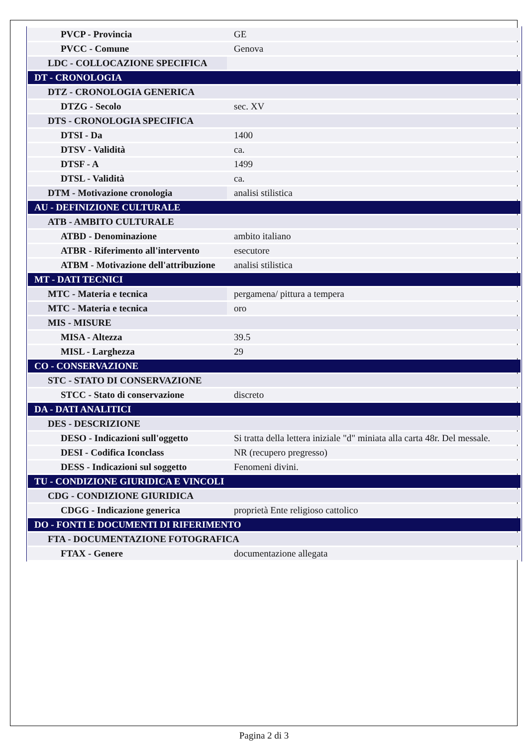| PVCP - Provincia | GE |
| PVCC - Comune | Genova |
| LDC - COLLOCAZIONE SPECIFICA | |
| DT - CRONOLOGIA | |
| DTZ - CRONOLOGIA GENERICA | |
| DTZG - Secolo | sec. XV |
| DTS - CRONOLOGIA SPECIFICA | |
| DTSI - Da | 1400 |
| DTSV - Validità | ca. |
| DTSF - A | 1499 |
| DTSL - Validità | ca. |
| DTM - Motivazione cronologia | analisi stilistica |
| AU - DEFINIZIONE CULTURALE | |
| ATB - AMBITO CULTURALE | |
| ATBD - Denominazione | ambito italiano |
| ATBR - Riferimento all'intervento | esecutore |
| ATBM - Motivazione dell'attribuzione | analisi stilistica |
| MT - DATI TECNICI | |
| MTC - Materia e tecnica | pergamena/ pittura a tempera |
| MTC - Materia e tecnica | oro |
| MIS - MISURE | |
| MISA - Altezza | 39.5 |
| MISL - Larghezza | 29 |
| CO - CONSERVAZIONE | |
| STC - STATO DI CONSERVAZIONE | |
| STCC - Stato di conservazione | discreto |
| DA - DATI ANALITICI | |
| DES - DESCRIZIONE | |
| DESO - Indicazioni sull'oggetto | Si tratta della lettera iniziale "d" miniata alla carta 48r. Del messale. |
| DESI - Codifica Iconclass | NR (recupero pregresso) |
| DESS - Indicazioni sul soggetto | Fenomeni divini. |
| TU - CONDIZIONE GIURIDICA E VINCOLI | |
| CDG - CONDIZIONE GIURIDICA | |
| CDGG - Indicazione generica | proprietà Ente religioso cattolico |
| DO - FONTI E DOCUMENTI DI RIFERIMENTO | |
| FTA - DOCUMENTAZIONE FOTOGRAFICA | |
| FTAX - Genere | documentazione allegata |
Pagina 2 di 3